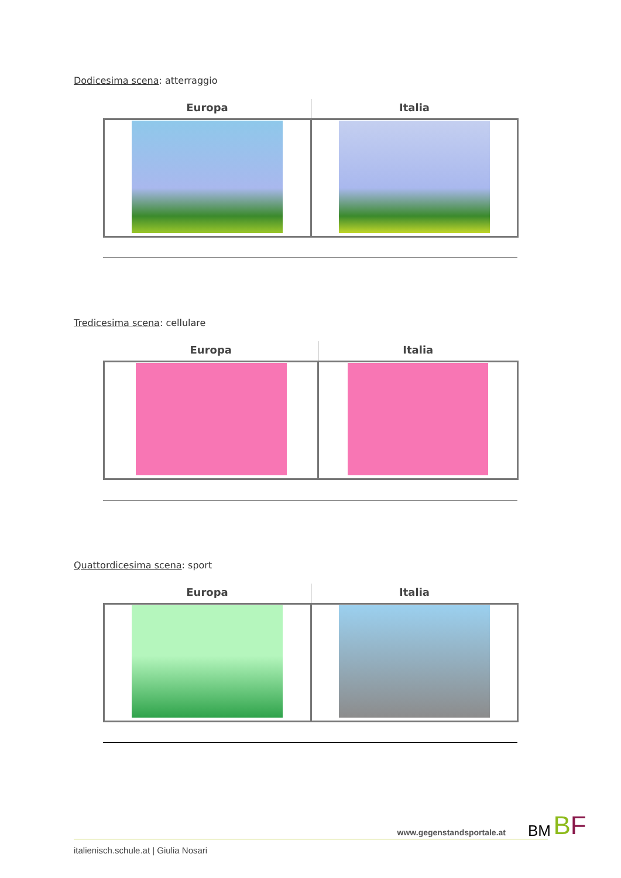Dodicesima scena: atterraggio
| Europa | Italia |
| --- | --- |
Tredicesima scena: cellulare
| Europa | Italia |
| --- | --- |
Quattordicesima scena: sport
| Europa | Italia |
| --- | --- |
www.gegenstandsportale.at
italienisch.schule.at | Giulia Nosari
BM BF